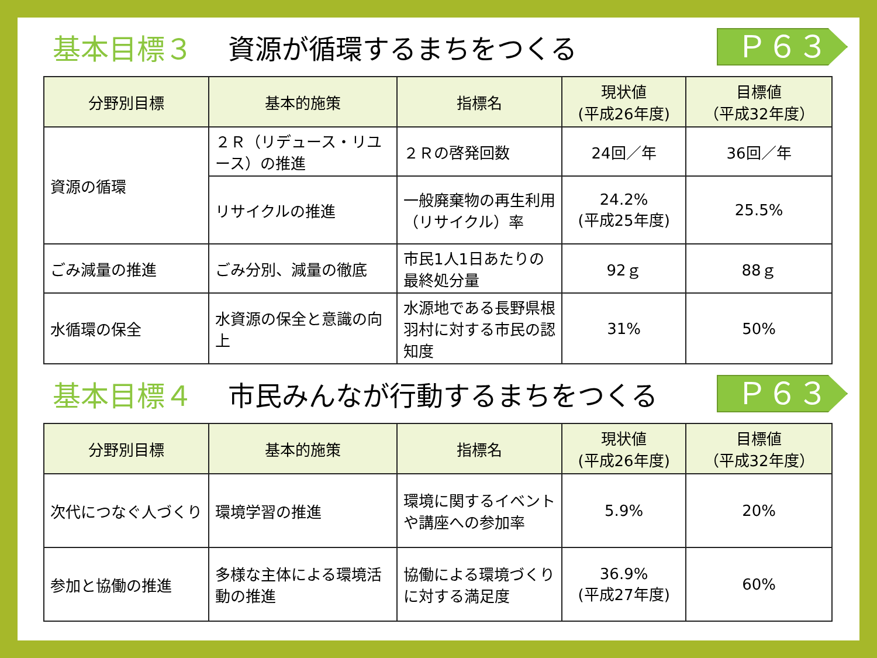基本目標３ 資源が循環するまちをつくる
Ｐ６３
| 分野別目標 | 基本的施策 | 指標名 | 現状値 (平成26年度) | 目標値 （平成32年度） |
| --- | --- | --- | --- | --- |
| 資源の循環 | ２Ｒ（リデュース・リユース）の推進 | ２Ｒの啓発回数 | 24回／年 | 36回／年 |
| | リサイクルの推進 | 一般廃棄物の再生利用（リサイクル）率 | 24.2% (平成25年度) | 25.5% |
| ごみ減量の推進 | ごみ分別、減量の徹底 | 市民1人1日あたりの最終処分量 | 92ｇ | 88ｇ |
| 水循環の保全 | 水資源の保全と意識の向上 | 水源地である長野県根羽村に対する市民の認知度 | 31% | 50% |
基本目標４ 市民みんなが行動するまちをつくる
Ｐ６３
| 分野別目標 | 基本的施策 | 指標名 | 現状値 (平成26年度) | 目標値 （平成32年度） |
| --- | --- | --- | --- | --- |
| 次代につなぐ人づくり | 環境学習の推進 | 環境に関するイベントや講座への参加率 | 5.9% | 20% |
| 参加と協働の推進 | 多様な主体による環境活動の推進 | 協働による環境づくりに対する満足度 | 36.9% (平成27年度) | 60% |